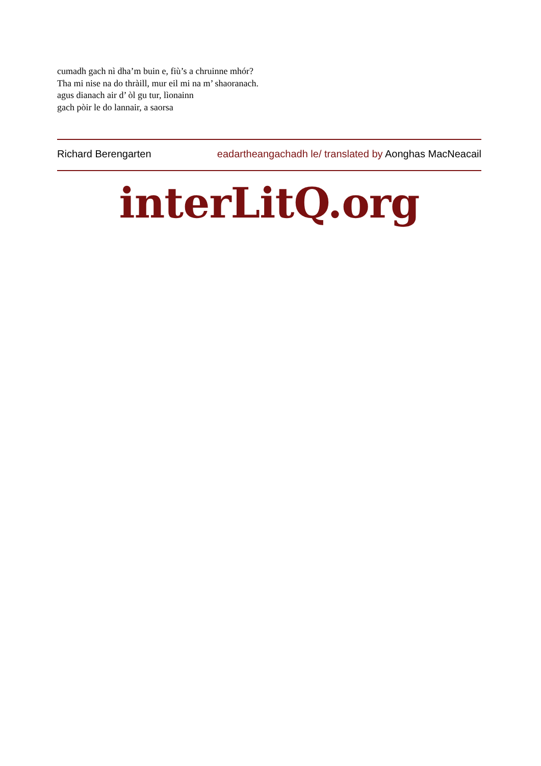cumadh gach nì dha’m buin e, fiù’s a chruinne mhór?
Tha mi nise na do thràill, mur eil mi na m’ shaoranach.
agus dianach air d’ òl gu tur, lìonainn
gach pòir le do lannair, a saorsa
Richard Berengarten eadartheangachadh le/ translated by Aonghas MacNeacail
interLitQ.org